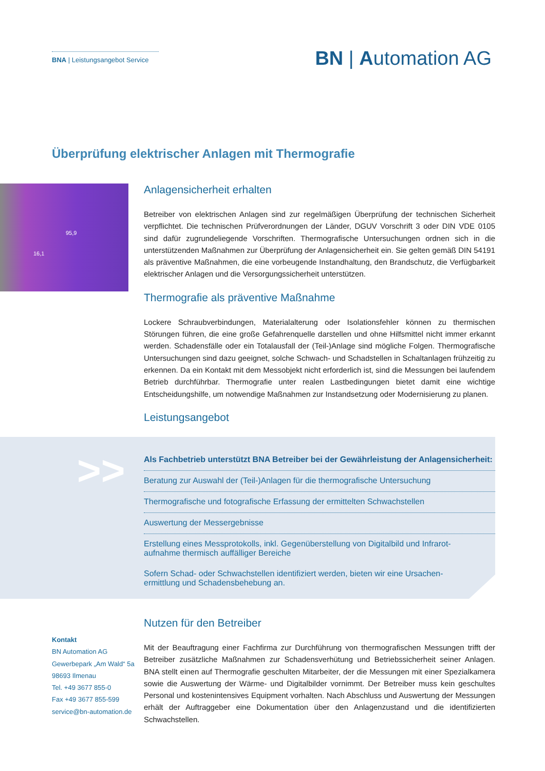BNA | Leistungsangebot Service
BN | Automation AG
Überprüfung elektrischer Anlagen mit Thermografie
95,9
16,1
Anlagensicherheit erhalten
Betreiber von elektrischen Anlagen sind zur regelmäßigen Überprüfung der technischen Sicherheit verpflichtet. Die technischen Prüfverordnungen der Länder, DGUV Vorschrift 3 oder DIN VDE 0105 sind dafür zugrundeliegende Vorschriften. Thermografische Untersuchungen ordnen sich in die unterstützenden Maßnahmen zur Überprüfung der Anlagensicherheit ein. Sie gelten gemäß DIN 54191 als präventive Maßnahmen, die eine vorbeugende Instandhaltung, den Brandschutz, die Verfügbarkeit elektrischer Anlagen und die Versorgungssicherheit unterstützen.
Thermografie als präventive Maßnahme
Lockere Schraubverbindungen, Materialalterung oder Isolationsfehler können zu thermischen Störungen führen, die eine große Gefahrenquelle darstellen und ohne Hilfsmittel nicht immer erkannt werden. Schadensfälle oder ein Totalausfall der (Teil-)Anlage sind mögliche Folgen. Thermografische Untersuchungen sind dazu geeignet, solche Schwach- und Schadstellen in Schaltanlagen frühzeitig zu erkennen. Da ein Kontakt mit dem Messobjekt nicht erforderlich ist, sind die Messungen bei laufendem Betrieb durchführbar. Thermografie unter realen Lastbedingungen bietet damit eine wichtige Entscheidungshilfe, um notwendige Maßnahmen zur Instandsetzung oder Modernisierung zu planen.
Leistungsangebot
>>
Als Fachbetrieb unterstützt BNA Betreiber bei der Gewährleistung der Anlagensicherheit:
Beratung zur Auswahl der (Teil-)Anlagen für die thermografische Untersuchung
Thermografische und fotografische Erfassung der ermittelten Schwachstellen
Auswertung der Messergebnisse
Erstellung eines Messprotokolls, inkl. Gegenüberstellung von Digitalbild und Infrarot-
aufnahme thermisch auffälliger Bereiche
Sofern Schad- oder Schwachstellen identifiziert werden, bieten wir eine Ursachen-
ermittlung und Schadensbehebung an.
Kontakt
BN Automation AG
Gewerbepark „Am Wald“ 5a
98693 Ilmenau
Tel. +49 3677 855-0
Fax +49 3677 855-599
service@bn-automation.de
Nutzen für den Betreiber
Mit der Beauftragung einer Fachfirma zur Durchführung von thermografischen Messungen trifft der Betreiber zusätzliche Maßnahmen zur Schadensverhütung und Betriebssicherheit seiner Anlagen. BNA stellt einen auf Thermografie geschulten Mitarbeiter, der die Messungen mit einer Spezialkamera sowie die Auswertung der Wärme- und Digitalbilder vornimmt. Der Betreiber muss kein geschultes Personal und kostenintensives Equipment vorhalten. Nach Abschluss und Auswertung der Messungen erhält der Auftraggeber eine Dokumentation über den Anlagenzustand und die identifizierten Schwachstellen.